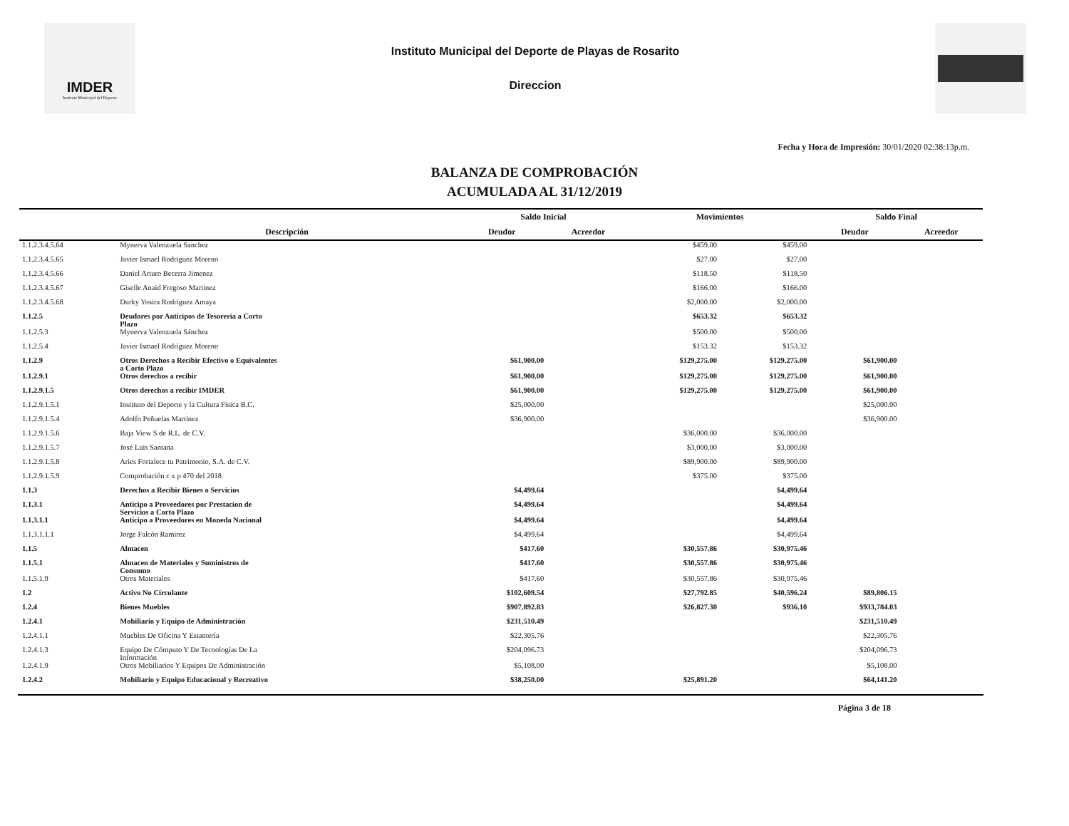IMDER
Instituto Municipal del Deporte
Instituto Municipal del Deporte de Playas de Rosarito
Direccion
Fecha y Hora de Impresión: 30/01/2020 02:38:13p.m.
BALANZA DE COMPROBACIÓN
ACUMULADA AL 31/12/2019
| | | Saldo Inicial | | Movimientos | | Saldo Final | |
| --- | --- | --- | --- | --- | --- | --- | --- |
| | Descripción | Deudor | Acreedor | | | Deudor | Acreedor |
| 1.1.2.3.4.5.64 | Mynerva Valenzuela Sanchez | | | $459.00 | $459.00 | | |
| 1.1.2.3.4.5.65 | Javier Ismael Rodriguez Moreno | | | $27.00 | $27.00 | | |
| 1.1.2.3.4.5.66 | Daniel Arturo Becerra Jimenez | | | $118.50 | $118.50 | | |
| 1.1.2.3.4.5.67 | Giselle Anaid Fregoso Martinez | | | $166.00 | $166.00 | | |
| 1.1.2.3.4.5.68 | Durky Yosira Rodriguez Amaya | | | $2,000.00 | $2,000.00 | | |
| 1.1.2.5 | Deudores por Anticipos de Tesoreria a Corto Plazo | | | $653.32 | $653.32 | | |
| 1.1.2.5.3 | Mynerva Valenzuela Sánchez | | | $500.00 | $500.00 | | |
| 1.1.2.5.4 | Javier Ismael Rodríguez Moreno | | | $153.32 | $153.32 | | |
| 1.1.2.9 | Otros Derechos a Recibir Efectivo o Equivalentes a Corto Plazo | $61,900.00 | | $129,275.00 | $129,275.00 | $61,900.00 | |
| 1.1.2.9.1 | Otros derechos a recibir | $61,900.00 | | $129,275.00 | $129,275.00 | $61,900.00 | |
| 1.1.2.9.1.5 | Otros derechos a recibir IMDER | $61,900.00 | | $129,275.00 | $129,275.00 | $61,900.00 | |
| 1.1.2.9.1.5.1 | Instituto del Deporte y la Cultura Física B.C. | $25,000.00 | | | | $25,000.00 | |
| 1.1.2.9.1.5.4 | Adolfo Peñuelas Martinez | $36,900.00 | | | | $36,900.00 | |
| 1.1.2.9.1.5.6 | Baja View S de R.L. de C.V. | | | $36,000.00 | $36,000.00 | | |
| 1.1.2.9.1.5.7 | José Luis Santana | | | $3,000.00 | $3,000.00 | | |
| 1.1.2.9.1.5.8 | Aries Fortalece tu Patrimonio, S.A. de C.V. | | | $89,900.00 | $89,900.00 | | |
| 1.1.2.9.1.5.9 | Comprobación c x p 470 del 2018 | | | $375.00 | $375.00 | | |
| 1.1.3 | Derechos a Recibir Bienes o Servicios | $4,499.64 | | | $4,499.64 | | |
| 1.1.3.1 | Anticipo a Proveedores por Prestacion de Servicios a Corto Plazo | $4,499.64 | | | $4,499.64 | | |
| 1.1.3.1.1 | Anticipo a Proveedores en Moneda Nacional | $4,499.64 | | | $4,499.64 | | |
| 1.1.3.1.1.1 | Jorge Falcón Ramirez | $4,499.64 | | | $4,499.64 | | |
| 1.1.5 | Almacen | $417.60 | | $30,557.86 | $30,975.46 | | |
| 1.1.5.1 | Almacen de Materiales y Suministros de Consumo | $417.60 | | $30,557.86 | $30,975.46 | | |
| 1.1.5.1.9 | Otros Materiales | $417.60 | | $30,557.86 | $30,975.46 | | |
| 1.2 | Activo No Circulante | $102,609.54 | | $27,792.85 | $40,596.24 | $89,806.15 | |
| 1.2.4 | Bienes Muebles | $907,892.83 | | $26,827.30 | $936.10 | $933,784.03 | |
| 1.2.4.1 | Mobiliario y Equipo de Administración | $231,510.49 | | | | $231,510.49 | |
| 1.2.4.1.1 | Muebles De Oficina Y Estantería | $22,305.76 | | | | $22,305.76 | |
| 1.2.4.1.3 | Equipo De Cómputo Y De Tecnologías De La Información | $204,096.73 | | | | $204,096.73 | |
| 1.2.4.1.9 | Otros Mobiliarios Y Equipos De Administración | $5,108.00 | | | | $5,108.00 | |
| 1.2.4.2 | Mobiliario y Equipo Educacional y Recreativo | $38,250.00 | | $25,891.20 | | $64,141.20 | |
Página 3 de 18